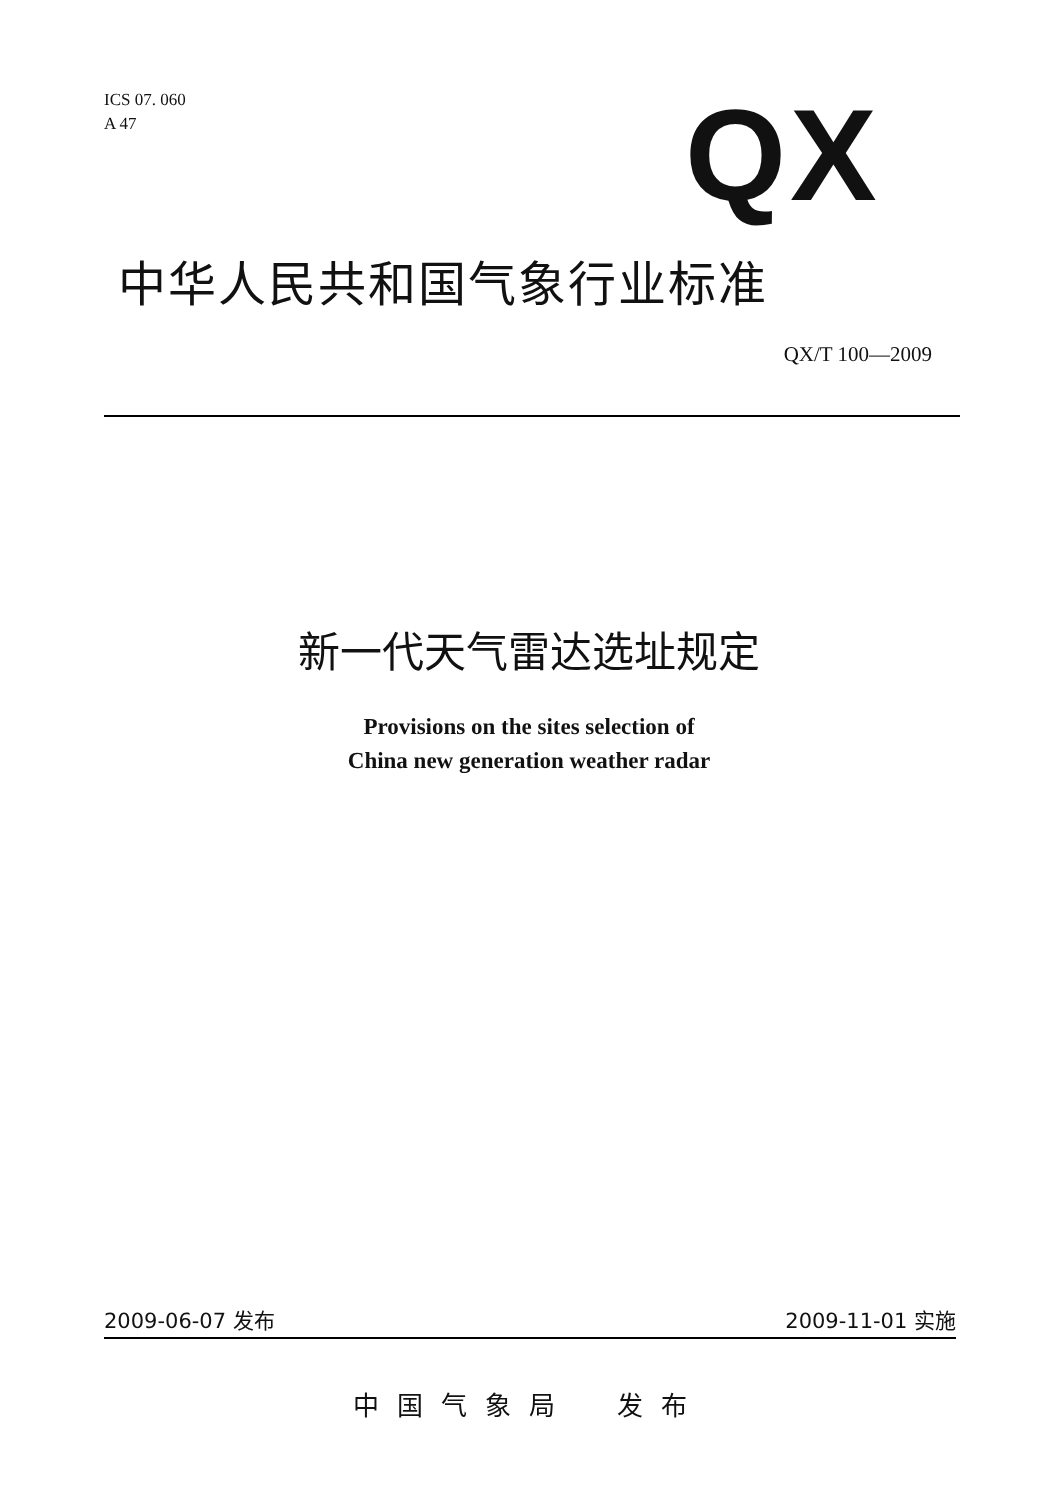ICS 07. 060
A 47
QX
中华人民共和国气象行业标准
QX/T 100—2009
新一代天气雷达选址规定
Provisions on the sites selection of
China new generation weather radar
2009-06-07 发布 2009-11-01 实施
中国气象局　发布